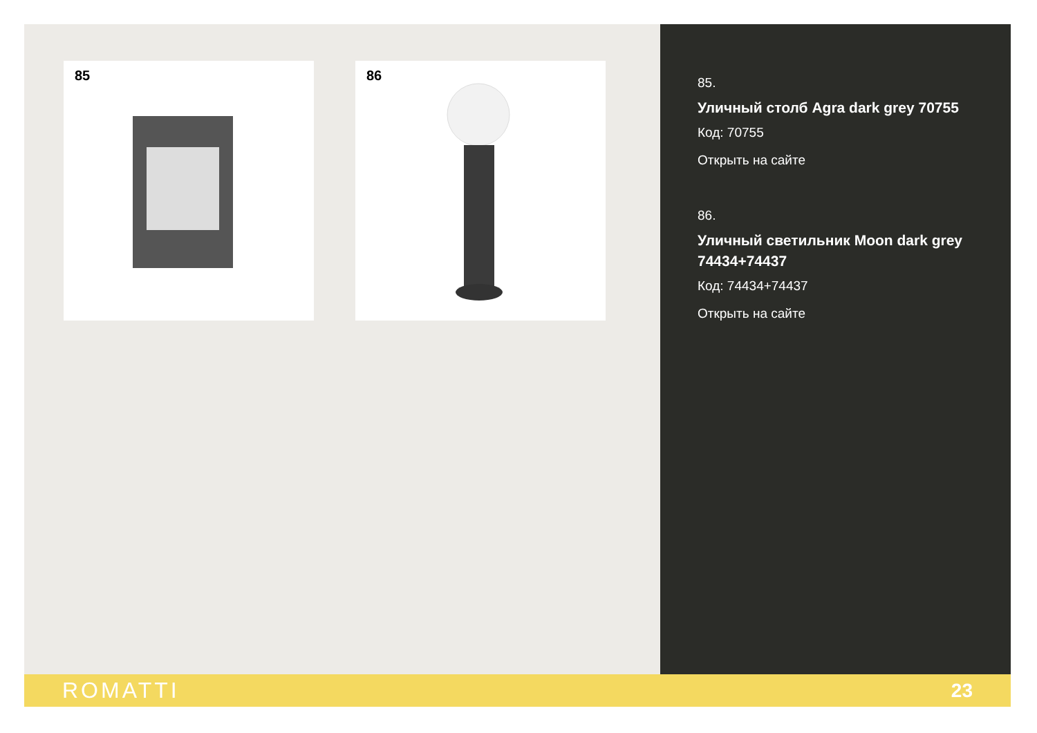85 86
85.
Уличный столб Agra dark grey 70755
Код: 70755
Открыть на сайте
86.
Уличный светильник Moon dark grey 74434+74437
Код: 74434+74437
Открыть на сайте
ROMATTI 23